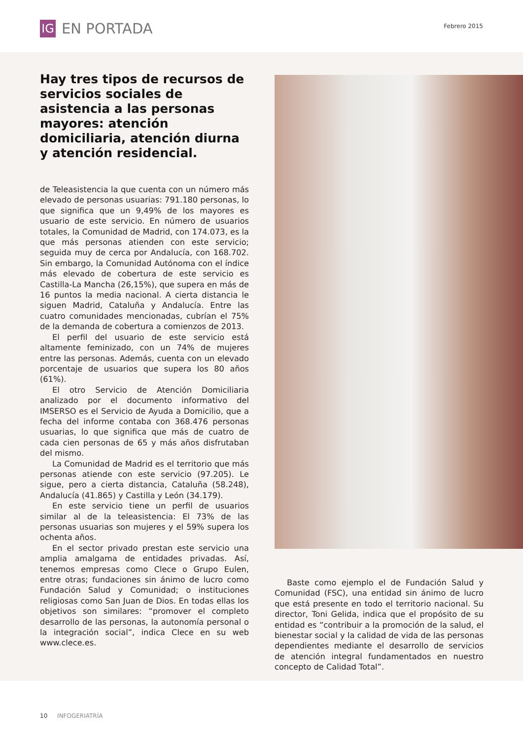IG
EN PORTADA
Febrero 2015
Hay tres tipos de recursos de servicios sociales de asistencia a las personas mayores: atención domiciliaria, atención diurna y atención residencial.
de Teleasistencia la que cuenta con un número más elevado de personas usuarias: 791.180 personas, lo que significa que un 9,49% de los mayores es usuario de este servicio. En número de usuarios totales, la Comunidad de Madrid, con 174.073, es la que más personas atienden con este servicio; seguida muy de cerca por Andalucía, con 168.702. Sin embargo, la Comunidad Autónoma con el índice más elevado de cobertura de este servicio es Castilla-La Mancha (26,15%), que supera en más de 16 puntos la media nacional. A cierta distancia le siguen Madrid, Cataluña y Andalucía. Entre las cuatro comunidades mencionadas, cubrían el 75% de la demanda de cobertura a comienzos de 2013.
El perfil del usuario de este servicio está altamente feminizado, con un 74% de mujeres entre las personas. Además, cuenta con un elevado porcentaje de usuarios que supera los 80 años (61%).
El otro Servicio de Atención Domiciliaria analizado por el documento informativo del IMSERSO es el Servicio de Ayuda a Domicilio, que a fecha del informe contaba con 368.476 personas usuarias, lo que significa que más de cuatro de cada cien personas de 65 y más años disfrutaban del mismo.
La Comunidad de Madrid es el territorio que más personas atiende con este servicio (97.205). Le sigue, pero a cierta distancia, Cataluña (58.248), Andalucía (41.865) y Castilla y León (34.179).
En este servicio tiene un perfil de usuarios similar al de la teleasistencia: El 73% de las personas usuarias son mujeres y el 59% supera los ochenta años.
En el sector privado prestan este servicio una amplia amalgama de entidades privadas. Así, tenemos empresas como Clece o Grupo Eulen, entre otras; fundaciones sin ánimo de lucro como Fundación Salud y Comunidad; o instituciones religiosas como San Juan de Dios. En todas ellas los objetivos son similares: “promover el completo desarrollo de las personas, la autonomía personal o la integración social”, indica Clece en su web www.clece.es.
Baste como ejemplo el de Fundación Salud y Comunidad (FSC), una entidad sin ánimo de lucro que está presente en todo el territorio nacional. Su director, Toni Gelida, indica que el propósito de su entidad es “contribuir a la promoción de la salud, el bienestar social y la calidad de vida de las personas dependientes mediante el desarrollo de servicios de atención integral fundamentados en nuestro concepto de Calidad Total”.
10 INFOGERIATRÍA